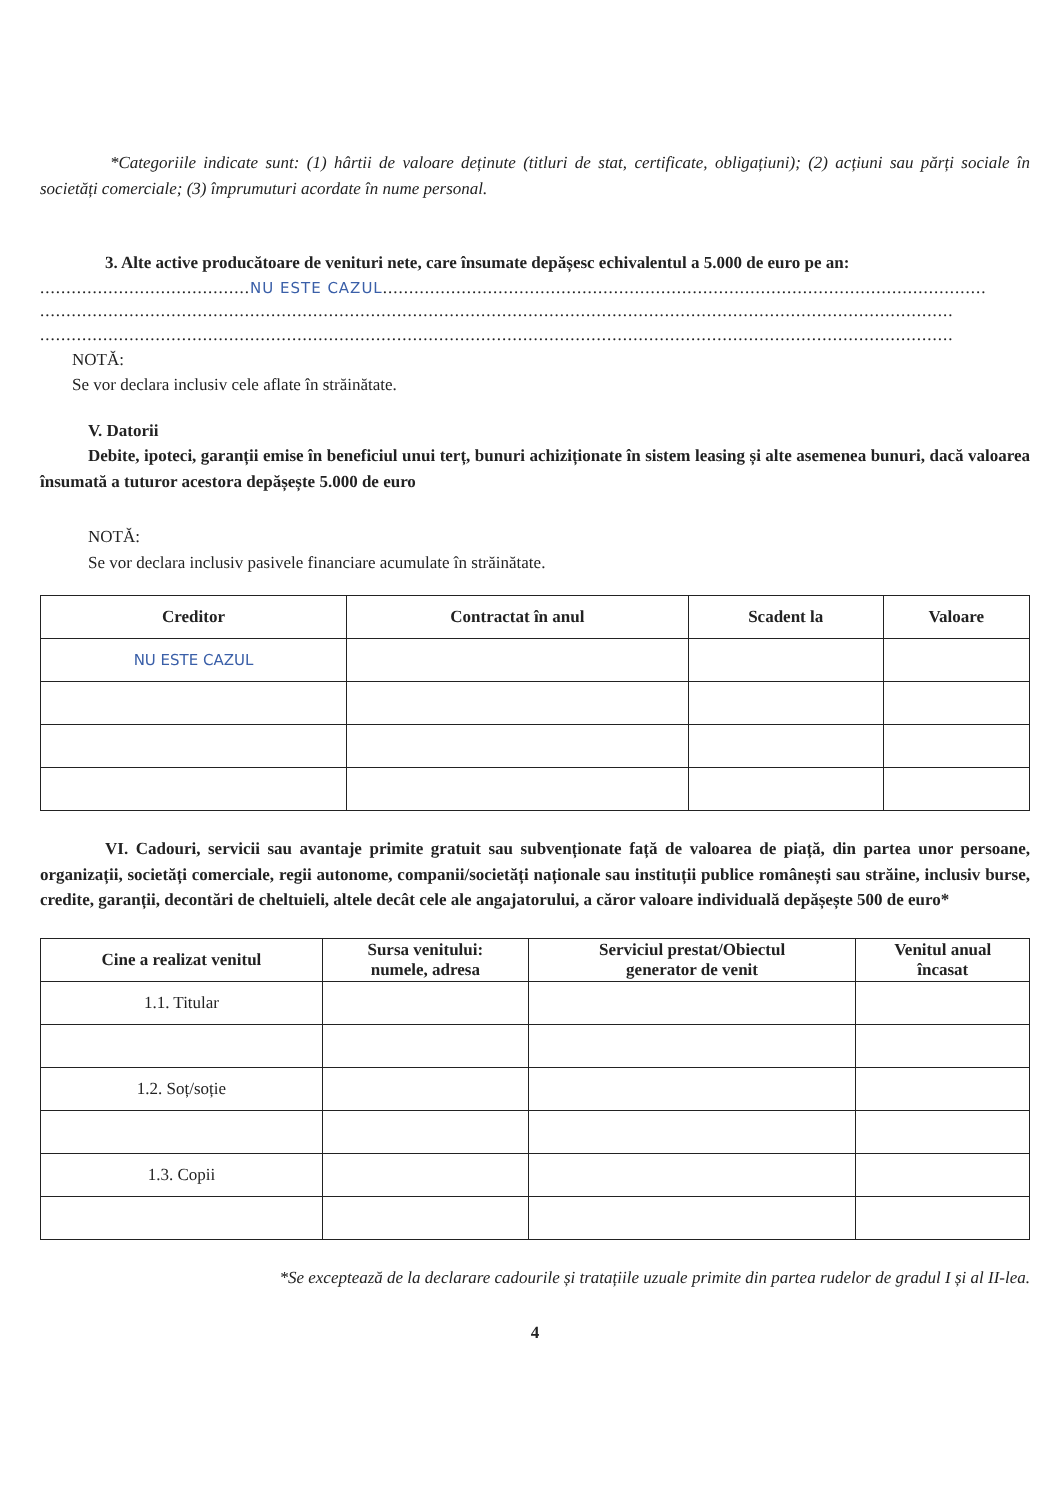*Categoriile indicate sunt: (1) hârtii de valoare deținute (titluri de stat, certificate, obligațiuni); (2) acțiuni sau părți sociale în societăți comerciale; (3) împrumuturi acordate în nume personal.
3. Alte active producătoare de venituri nete, care însumate depășesc echivalentul a 5.000 de euro pe an:
........................................NU ESTE CAZUL...................................................................................................................
..............................................................................................................................................................................
..............................................................................................................................................................................
NOTĂ:
Se vor declara inclusiv cele aflate în străinătate.
V. Datorii
Debite, ipoteci, garanții emise în beneficiul unui terț, bunuri achiziționate în sistem leasing și alte asemenea bunuri, dacă valoarea însumată a tuturor acestora depășește 5.000 de euro
NOTĂ:
Se vor declara inclusiv pasivele financiare acumulate în străinătate.
| Creditor | Contractat în anul | Scadent la | Valoare |
| --- | --- | --- | --- |
| NU ESTE CAZUL | | | |
VI. Cadouri, servicii sau avantaje primite gratuit sau subvenționate față de valoarea de piață, din partea unor persoane, organizații, societăți comerciale, regii autonome, companii/societăți naționale sau instituții publice românești sau străine, inclusiv burse, credite, garanții, decontări de cheltuieli, altele decât cele ale angajatorului, a căror valoare individuală depășește 500 de euro*
| Cine a realizat venitul | Sursa venitului: numele, adresa | Serviciul prestat/Obiectul generator de venit | Venitul anual încasat |
| --- | --- | --- | --- |
| 1.1. Titular | | | |
| 1.2. Soț/soție | | | |
| 1.3. Copii | | | |
*Se exceptează de la declarare cadourile și tratațiile uzuale primite din partea rudelor de gradul I și al II-lea.
4